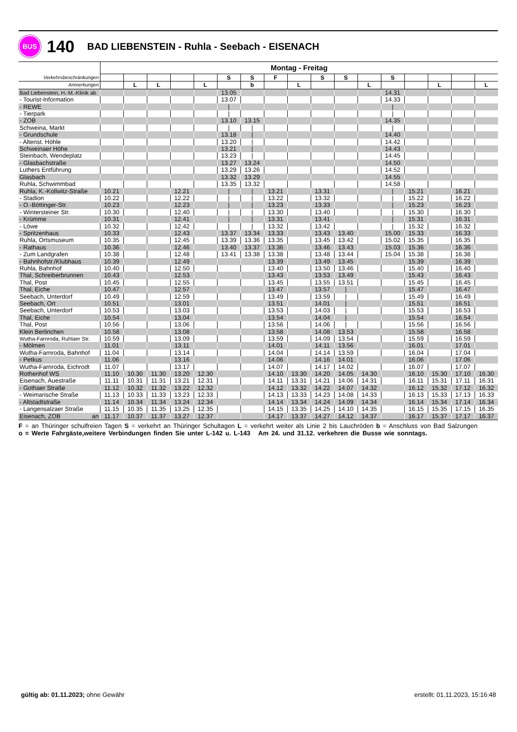BUS
140
BAD LIEBENSTEIN - Ruhla - Seebach - EISENACH
| | Montag - Freitag | | | | | | | | | | | | | | | | |
| Verkehrsbeschränkungen | | | | | | S | S | F | | S | S | | S | | | | |
| Anmerkungen | | L | L | | L | | b | | L | | | L | | | L | | L |
| Bad Liebenstein, H.-M.-Klinik ab | | | | | | 13.05 | | | | | | | 14.31 | | | | |
| - Tourist-Information | | | | | | 13.07 | | | | | | | 14.33 | | | | |
| - REWE | | | | | | / | | | | | | | / | | | | |
| - Tierpark | | | | | | / | | | | | | | / | | | | |
| - ZOB | | | | | | 13.10 | 13.15 | | | | | | 14.35 | | | | |
| Schweina, Markt | | | | | | / | / | | | | | | / | | | | |
| - Grundschule | | | | | | 13.18 | / | | | | | | 14.40 | | | | |
| - Altenst. Höhle | | | | | | 13.20 | / | | | | | | 14.42 | | | | |
| Schweinaer Höhe | | | | | | 13.21 | / | | | | | | 14.43 | | | | |
| Steinbach, Wendeplatz | | | | | | 13.23 | / | | | | | | 14.45 | | | | |
| - Glasbachstraße | | | | | | 13.27 | 13.24 | | | | | | 14.50 | | | | |
| Luthers Entführung | | | | | | 13.29 | 13.26 | | | | | | 14.52 | | | | |
| Glasbach | | | | | | 13.32 | 13.29 | | | | | | 14.55 | | | | |
| Ruhla, Schwimmbad | | | | | | 13.35 | 13.32 | | | | | | 14.58 | | | | |
| Ruhla, K.-Kollwitz-Straße | 10.21 | | | 12.21 | | / | / | 13.21 | | 13.31 | | | / | 15.21 | | 16.21 | |
| - Stadion | 10.22 | | | 12.22 | | / | / | 13.22 | | 13.32 | | | / | 15.22 | | 16.22 | |
| - O.-Böttinger-Str. | 10.23 | | | 12.23 | | / | / | 13.23 | | 13.33 | | | / | 15.23 | | 16.23 | |
| - Wintersteiner Str. | 10.30 | | | 12.40 | | / | / | 13.30 | | 13.40 | | | / | 15.30 | | 16.30 | |
| - Krümme | 10.31 | | | 12.41 | | / | / | 13.31 | | 13.41 | | | / | 15.31 | | 16.31 | |
| - Löwe | 10.32 | | | 12.42 | | / | / | 13.32 | | 13.42 | | | / | 15.32 | | 16.32 | |
| - Spritzenhaus | 10.33 | | | 12.43 | | 13.37 | 13.34 | 13.33 | | 13.43 | 13.40 | | 15.00 | 15.33 | | 16.33 | |
| Ruhla, Ortsmuseum | 10.35 | | | 12.45 | | 13.39 | 13.36 | 13.35 | | 13.45 | 13.42 | | 15.02 | 15.35 | | 16.35 | |
| - Rathaus | 10.36 | | | 12.46 | | 13.40 | 13.37 | 13.36 | | 13.46 | 13.43 | | 15.03 | 15.36 | | 16.36 | |
| - Zum Landgrafen | 10.38 | | | 12.48 | | 13.41 | 13.38 | 13.38 | | 13.48 | 13.44 | | 15.04 | 15.38 | | 16.38 | |
| - Bahnhofstr./Klubhaus | 10.39 | | | 12.49 | | | | 13.39 | | 13.49 | 13.45 | | | 15.39 | | 16.39 | |
| Ruhla, Bahnhof | 10.40 | | | 12.50 | | | | 13.40 | | 13.50 | 13.46 | | | 15.40 | | 16.40 | |
| Thal, Schreiberbrunnen | 10.43 | | | 12.53 | | | | 13.43 | | 13.53 | 13.49 | | | 15.43 | | 16.43 | |
| Thal, Post | 10.45 | | | 12.55 | | | | 13.45 | | 13.55 | 13.51 | | | 15.45 | | 16.45 | |
| Thal, Eiche | 10.47 | | | 12.57 | | | | 13.47 | | 13.57 | / | | | 15.47 | | 16.47 | |
| Seebach, Unterdorf | 10.49 | | | 12.59 | | | | 13.49 | | 13.59 | / | | | 15.49 | | 16.49 | |
| Seebach, Ort | 10.51 | | | 13.01 | | | | 13.51 | | 14.01 | / | | | 15.51 | | 16.51 | |
| Seebach, Unterdorf | 10.53 | | | 13.03 | | | | 13.53 | | 14.03 | / | | | 15.53 | | 16.53 | |
| Thal, Eiche | 10.54 | | | 13.04 | | | | 13.54 | | 14.04 | / | | | 15.54 | | 16.54 | |
| Thal, Post | 10.56 | | | 13.06 | | | | 13.56 | | 14.06 | / | | | 15.56 | | 16.56 | |
| Klein Berlinchen | 10.58 | | | 13.08 | | | | 13.58 | | 14.08 | 13.53 | | | 15.58 | | 16.58 | |
| Wutha-Farnroda, Ruhlaer Str. | 10.59 | | | 13.09 | | | | 13.59 | | 14.09 | 13.54 | | | 15.59 | | 16.59 | |
| - Mölmen | 11.01 | | | 13.11 | | | | 14.01 | | 14.11 | 13.56 | | | 16.01 | | 17.01 | |
| Wutha-Farnroda, Bahnhof | 11.04 | | | 13.14 | | | | 14.04 | | 14.14 | 13.59 | | | 16.04 | | 17.04 | |
| - Petkus | 11.06 | | | 13.16 | | | | 14.06 | | 14.16 | 14.01 | | | 16.06 | | 17.06 | |
| Wutha-Farnroda, Eichrodt | 11.07 | | | 13.17 | | | | 14.07 | | 14.17 | 14.02 | | | 16.07 | | 17.07 | |
| Rothenhof WS | 11.10 | 10.30 | 11.30 | 13.20 | 12.30 | | | 14.10 | 13.30 | 14.20 | 14.05 | 14.30 | | 16.10 | 15.30 | 17.10 | 16.30 |
| Eisenach, Auestraße | 11.11 | 10.31 | 11.31 | 13.21 | 12.31 | | | 14.11 | 13.31 | 14.21 | 14.06 | 14.31 | | 16.11 | 15.31 | 17.11 | 16.31 |
| - Gothaer Straße | 11.12 | 10.32 | 11.32 | 13.22 | 12.32 | | | 14.12 | 13.32 | 14.22 | 14.07 | 14.32 | | 16.12 | 15.32 | 17.12 | 16.32 |
| - Weimarische Straße | 11.13 | 10.33 | 11.33 | 13.23 | 12.33 | | | 14.13 | 13.33 | 14.23 | 14.08 | 14.33 | | 16.13 | 15.33 | 17.13 | 16.33 |
| - Altstadtstraße | 11.14 | 10.34 | 11.34 | 13.24 | 12.34 | | | 14.14 | 13.34 | 14.24 | 14.09 | 14.34 | | 16.14 | 15.34 | 17.14 | 16.34 |
| - Langensalzaer Straße | 11.15 | 10.35 | 11.35 | 13.25 | 12.35 | | | 14.15 | 13.35 | 14.25 | 14.10 | 14.35 | | 16.15 | 15.35 | 17.15 | 16.35 |
| Eisenach, ZOB an | 11.17 | 10.37 | 11.37 | 13.27 | 12.37 | | | 14.17 | 13.37 | 14.27 | 14.12 | 14.37 | | 16.17 | 15.37 | 17.17 | 16.37 |
F = an Thüringer schulfreien Tagen S = verkehrt an Thüringer Schultagen L = verkehrt weiter als Linie 2 bis Lauchröden b = Anschluss von Bad Salzungen
o = Werte Fahrgäste,weitere Verbindungen finden Sie unter L-142 u. L-143 Am 24. und 31.12. verkehren die Busse wie sonntags.
gültig ab: 01.11.2023; ohne Gewähr erstellt: 01.11.2023, 15:16:48